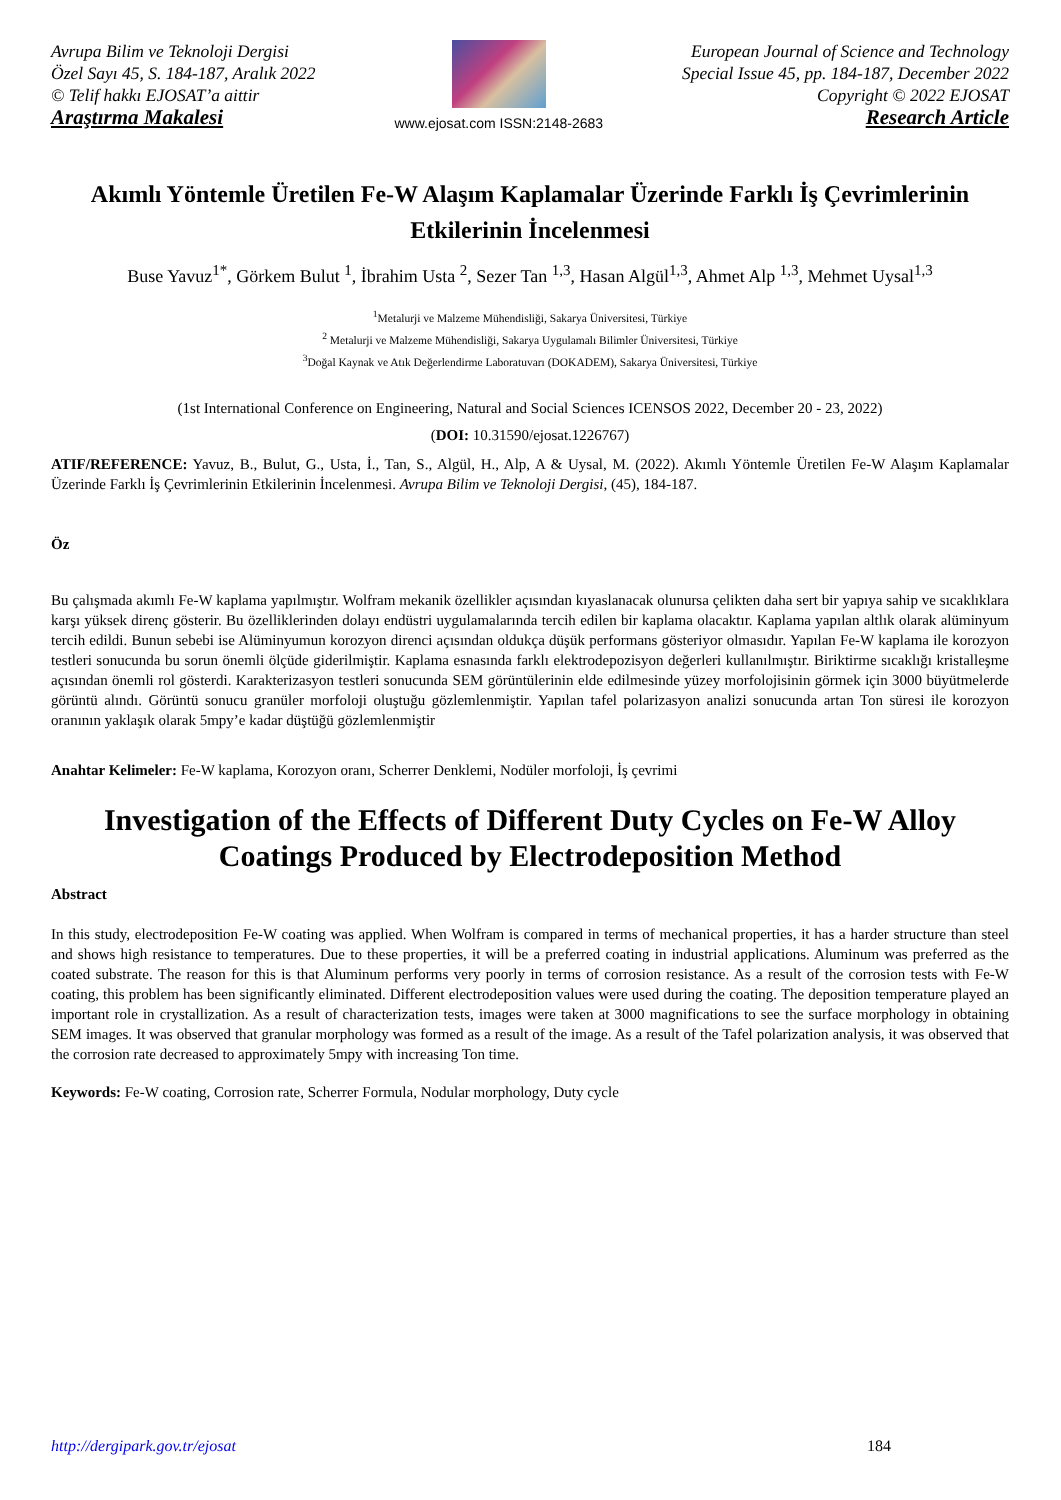Avrupa Bilim ve Teknoloji Dergisi
Özel Sayı 45, S. 184-187, Aralık 2022
© Telif hakkı EJOSAT’a aittir
Araştırma Makalesi
www.ejosat.com ISSN:2148-2683
European Journal of Science and Technology
Special Issue 45, pp. 184-187, December 2022
Copyright © 2022 EJOSAT
Research Article
Akımlı Yöntemle Üretilen Fe-W Alaşım Kaplamalar Üzerinde Farklı İş Çevrimlerinin Etkilerinin İncelenmesi
Buse Yavuz<sup>1*</sup>, Görkem Bulut <sup>1</sup>, İbrahim Usta <sup>2</sup>, Sezer Tan <sup>1,3</sup>, Hasan Algül<sup>1,3</sup>, Ahmet Alp <sup>1,3</sup>, Mehmet Uysal<sup>1,3</sup>
<sup>1</sup> Metalurji ve Malzeme Mühendisliği, Sakarya Üniversitesi, Türkiye
<sup>2</sup> Metalurji ve Malzeme Mühendisliği, Sakarya Uygulamalı Bilimler Üniversitesi, Türkiye
<sup>3</sup> Doğal Kaynak ve Atık Değerlendirme Laboratuvarı (DOKADEM), Sakarya Üniversitesi, Türkiye
(1st International Conference on Engineering, Natural and Social Sciences ICENSOS 2022, December 20 - 23, 2022)
(DOI: 10.31590/ejosat.1226767)
ATIF/REFERENCE: Yavuz, B., Bulut, G., Usta, İ., Tan, S., Algül, H., Alp, A & Uysal, M. (2022). Akımlı Yöntemle Üretilen Fe-W Alaşım Kaplamalar Üzerinde Farklı İş Çevrimlerinin Etkilerinin İncelenmesi. Avrupa Bilim ve Teknoloji Dergisi, (45), 184-187.
Öz
Bu çalışmada akımlı Fe-W kaplama yapılmıştır. Wolfram mekanik özellikler açısından kıyaslanacak olunursa çelikten daha sert bir yapıya sahip ve sıcaklıklara karşı yüksek direnç gösterir. Bu özelliklerinden dolayı endüstri uygulamalarında tercih edilen bir kaplama olacaktır. Kaplama yapılan altlık olarak alüminyum tercih edildi. Bunun sebebi ise Alüminyumun korozyon direnci açısından oldukça düşük performans gösteriyor olmasıdır. Yapılan Fe-W kaplama ile korozyon testleri sonucunda bu sorun önemli ölçüde giderilmiştir. Kaplama esnasında farklı elektrodepozisyon değerleri kullanılmıştır. Biriktirme sıcaklığı kristalleşme açısından önemli rol gösterdi. Karakterizasyon testleri sonucunda SEM görüntülerinin elde edilmesinde yüzey morfolojisinin görmek için 3000 büyütmelerde görüntü alındı. Görüntü sonucu granüler morfoloji oluştuğu gözlemlenmiştir. Yapılan tafel polarizasyon analizi sonucunda artan Ton süresi ile korozyon oranının yaklaşık olarak 5mpy’e kadar düştüğü gözlemlenmiştir
Anahtar Kelimeler: Fe-W kaplama, Korozyon oranı, Scherrer Denklemi, Nodüler morfoloji, İş çevrimi
Investigation of the Effects of Different Duty Cycles on Fe-W Alloy Coatings Produced by Electrodeposition Method
Abstract
In this study, electrodeposition Fe-W coating was applied. When Wolfram is compared in terms of mechanical properties, it has a harder structure than steel and shows high resistance to temperatures. Due to these properties, it will be a preferred coating in industrial applications. Aluminum was preferred as the coated substrate. The reason for this is that Aluminum performs very poorly in terms of corrosion resistance. As a result of the corrosion tests with Fe-W coating, this problem has been significantly eliminated. Different electrodeposition values were used during the coating. The deposition temperature played an important role in crystallization. As a result of characterization tests, images were taken at 3000 magnifications to see the surface morphology in obtaining SEM images. It was observed that granular morphology was formed as a result of the image. As a result of the Tafel polarization analysis, it was observed that the corrosion rate decreased to approximately 5mpy with increasing Ton time.
Keywords: Fe-W coating, Corrosion rate, Scherrer Formula, Nodular morphology, Duty cycle
http://dergipark.gov.tr/ejosat 184